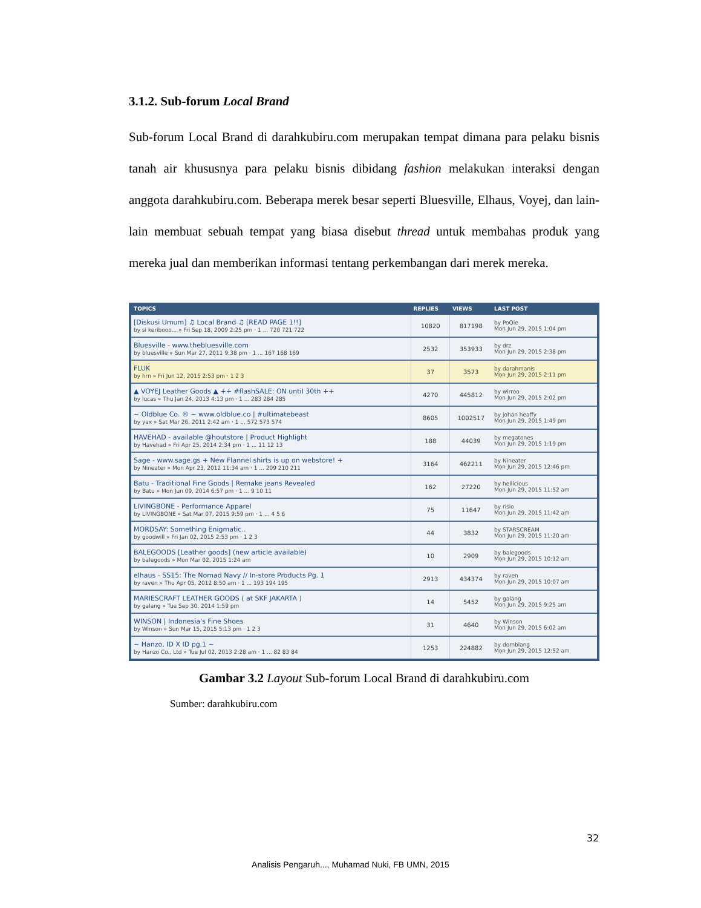3.1.2. Sub-forum Local Brand
Sub-forum Local Brand di darahkubiru.com merupakan tempat dimana para pelaku bisnis tanah air khususnya para pelaku bisnis dibidang fashion melakukan interaksi dengan anggota darahkubiru.com. Beberapa merek besar seperti Bluesville, Elhaus, Voyej, dan lain-lain membuat sebuah tempat yang biasa disebut thread untuk membahas produk yang mereka jual dan memberikan informasi tentang perkembangan dari merek mereka.
| TOPICS | REPLIES | VIEWS | LAST POST |
| --- | --- | --- | --- |
| [Diskusi Umum] ♫ Local Brand ♫ [READ PAGE 1!!] by si keribooo... » Fri Sep 18, 2009 2:25 pm · 1 ... 720 721 722 | 10820 | 817198 | by PoQie Mon Jun 29, 2015 1:04 pm |
| Bluesville - www.thebluesville.com by bluesville » Sun Mar 27, 2011 9:38 pm · 1 ... 167 168 169 | 2532 | 353933 | by drz Mon Jun 29, 2015 2:38 pm |
| FLUK by hrn » Fri Jun 12, 2015 2:53 pm · 1 2 3 | 37 | 3573 | by darahmanis Mon Jun 29, 2015 2:11 pm |
| ▲ VOYEJ Leather Goods ▲ ++ #flashSALE: ON until 30th ++ by lucas » Thu Jan 24, 2013 4:13 pm · 1 ... 283 284 285 | 4270 | 445812 | by wirroo Mon Jun 29, 2015 2:02 pm |
| ~ Oldblue Co. ® ~ www.oldblue.co / #ultimatebeast by yax » Sat Mar 26, 2011 2:42 am · 1 ... 572 573 574 | 8605 | 1002517 | by johan heaffy Mon Jun 29, 2015 1:49 pm |
| HAVEHAD - available @houtstore / Product Highlight by Havehad » Fri Apr 25, 2014 2:34 pm · 1 ... 11 12 13 | 188 | 44039 | by megatones Mon Jun 29, 2015 1:19 pm |
| Sage - www.sage.gs + New Flannel shirts is up on webstore! + by Nineater » Mon Apr 23, 2012 11:34 am · 1 ... 209 210 211 | 3164 | 462211 | by Nineater Mon Jun 29, 2015 12:46 pm |
| Batu - Traditional Fine Goods / Remake jeans Revealed by Batu » Mon Jun 09, 2014 6:57 pm · 1 ... 9 10 11 | 162 | 27220 | by hellicious Mon Jun 29, 2015 11:52 am |
| LIVINGBONE - Performance Apparel by LIVINGBONE » Sat Mar 07, 2015 9:59 pm · 1 ... 4 5 6 | 75 | 11647 | by risio Mon Jun 29, 2015 11:42 am |
| MORDSAY: Something Enigmatic.. by goodwill » Fri Jan 02, 2015 2:53 pm · 1 2 3 | 44 | 3832 | by STARSCREAM Mon Jun 29, 2015 11:20 am |
| BALEGOODS [Leather goods] (new article available) by balegoods » Mon Mar 02, 2015 1:24 am | 10 | 2909 | by balegoods Mon Jun 29, 2015 10:12 am |
| elhaus - SS15: The Nomad Navy // In-store Products Pg. 1 by raven » Thu Apr 05, 2012 8:50 am · 1 ... 193 194 195 | 2913 | 434374 | by raven Mon Jun 29, 2015 10:07 am |
| MARIESCRAFT LEATHER GOODS ( at SKF JAKARTA ) by galang » Tue Sep 30, 2014 1:59 pm | 14 | 5452 | by galang Mon Jun 29, 2015 9:25 am |
| WINSON / Indonesia's Fine Shoes by Winson » Sun Mar 15, 2015 5:13 pm · 1 2 3 | 31 | 4640 | by Winson Mon Jun 29, 2015 6:02 am |
| ~ Hanzo, ID X ID pg.1 ~ by Hanzo Co., Ltd » Tue Jul 02, 2013 2:28 am · 1 ... 82 83 84 | 1253 | 224882 | by domblang Mon Jun 29, 2015 12:52 am |
Gambar 3.2 Layout Sub-forum Local Brand di darahkubiru.com
Sumber: darahkubiru.com
32
Analisis Pengaruh..., Muhamad Nuki, FB UMN, 2015